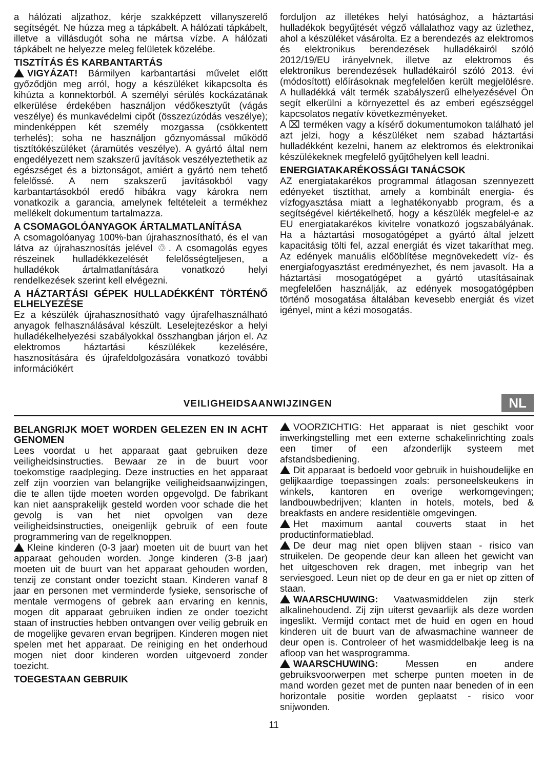a hálózati aljzathoz, kérje szakképzett villanyszerelő segítségét. Ne húzza meg a tápkábelt. A hálózati tápkábelt, illetve a villásdugót soha ne mártsa vízbe. A hálózati tápkábelt ne helyezze meleg felületek közelébe.
TISZTÍTÁS ÉS KARBANTARTÁS
VIGYÁZAT! Bármilyen karbantartási művelet előtt győződjön meg arról, hogy a készüléket kikapcsolta és kihúzta a konnektorból. A személyi sérülés kockázatának elkerülése érdekében használjon védőkesztyűt (vágás veszélye) és munkavédelmi cipőt (összezúzódás veszélye); mindenképpen két személy mozgassa (csökkentett terhelés); soha ne használjon gőznyomással működő tisztítókészüléket (áramütés veszélye). A gyártó által nem engedélyezett nem szakszerű javítások veszélyeztethetik az egészséget és a biztonságot, amiért a gyártó nem tehető felelőssé. A nem szakszerű javításokból vagy karbantartásokból eredő hibákra vagy károkra nem vonatkozik a garancia, amelynek feltételeit a termékhez mellékelt dokumentum tartalmazza.
A CSOMAGOLÓANYAGOK ÁRTALMATLANÍTÁSA
A csomagolóanyag 100%-ban újrahasznosítható, és el van látva az újrahasznosítás jelével ♲. A csomagolás egyes részeinek hulladékkezelését felelősségteljesen, a hulladékok ártalmatlanítására vonatkozó helyi rendelkezések szerint kell elvégezni.
A HÁZTARTÁSI GÉPEK HULLADÉKKÉNT TÖRTÉNŐ ELHELYEZÉSE
Ez a készülék újrahasznosítható vagy újrafelhasználható anyagok felhasználásával készült. Leselejtezéskor a helyi hulladékelhelyezési szabályokkal összhangban járjon el. Az elektromos háztartási készülékek kezelésére, hasznosítására és újrafeldolgozására vonatkozó további információkért
forduljon az illetékes helyi hatósághoz, a háztartási hulladékok begyűjtését végző vállalathoz vagy az üzlethez, ahol a készüléket vásárolta. Ez a berendezés az elektromos és elektronikus berendezések hulladékairól szóló 2012/19/EU irányelvnek, illetve az elektromos és elektronikus berendezések hulladékairól szóló 2013. évi (módosított) előírásoknak megfelelően került megjelölésre. A hulladékká vált termék szabályszerű elhelyezésével Ön segít elkerülni a környezettel és az emberi egészséggel kapcsolatos negatív következményeket.
A ⌧ terméken vagy a kísérő dokumentumokon található jel azt jelzi, hogy a készüléket nem szabad háztartási hulladékként kezelni, hanem az elektromos és elektronikai készülékeknek megfelelő gyűjtőhelyen kell leadni.
ENERGIATAKARÉKOSSÁGI TANÁCSOK
AZ energiatakarékos programmal átlagosan szennyezett edényeket tisztíthat, amely a kombinált energia- és vízfogyasztása miatt a leghatékonyabb program, és a segítségével kiértékelhető, hogy a készülék megfelel-e az EU energiatakarékos kivitelre vonatkozó jogszabályának. Ha a háztartási mosogatógépet a gyártó által jelzett kapacitásig tölti fel, azzal energiát és vizet takaríthat meg. Az edények manuális előöblítése megnövekedett víz- és energiafogyasztást eredményezhet, és nem javasolt. Ha a háztartási mosogatógépet a gyártó utasításainak megfelelően használják, az edények mosogatógépben történő mosogatása általában kevesebb energiát és vizet igényel, mint a kézi mosogatás.
VEILIGHEIDSAANWIJZINGEN
NL
BELANGRIJK MOET WORDEN GELEZEN EN IN ACHT GENOMEN
Lees voordat u het apparaat gaat gebruiken deze veiligheidsinstructies. Bewaar ze in de buurt voor toekomstige raadpleging. Deze instructies en het apparaat zelf zijn voorzien van belangrijke veiligheidsaanwijzingen, die te allen tijde moeten worden opgevolgd. De fabrikant kan niet aansprakelijk gesteld worden voor schade die het gevolg is van het niet opvolgen van deze veiligheidsinstructies, oneigenlijk gebruik of een foute programmering van de regelknoppen.
Kleine kinderen (0-3 jaar) moeten uit de buurt van het apparaat gehouden worden. Jonge kinderen (3-8 jaar) moeten uit de buurt van het apparaat gehouden worden, tenzij ze constant onder toezicht staan. Kinderen vanaf 8 jaar en personen met verminderde fysieke, sensorische of mentale vermogens of gebrek aan ervaring en kennis, mogen dit apparaat gebruiken indien ze onder toezicht staan of instructies hebben ontvangen over veilig gebruik en de mogelijke gevaren ervan begrijpen. Kinderen mogen niet spelen met het apparaat. De reiniging en het onderhoud mogen niet door kinderen worden uitgevoerd zonder toezicht.
TOEGESTAAN GEBRUIK
VOORZICHTIG: Het apparaat is niet geschikt voor inwerkingstelling met een externe schakelinrichting zoals een timer of een afzonderlijk systeem met afstandsbediening.
Dit apparaat is bedoeld voor gebruik in huishoudelijke en gelijkaardige toepassingen zoals: personeelskeukens in winkels, kantoren en overige werkomgevingen; landbouwbedrijven; klanten in hotels, motels, bed & breakfasts en andere residentiële omgevingen.
Het maximum aantal couverts staat in het productinformatieblad.
De deur mag niet open blijven staan - risico van struikelen. De geopende deur kan alleen het gewicht van het uitgeschoven rek dragen, met inbegrip van het serviesgoed. Leun niet op de deur en ga er niet op zitten of staan.
WAARSCHUWING: Vaatwasmiddelen zijn sterk alkalinehoudend. Zij zijn uiterst gevaarlijk als deze worden ingeslikt. Vermijd contact met de huid en ogen en houd kinderen uit de buurt van de afwasmachine wanneer de deur open is. Controleer of het wasmiddelbakje leeg is na afloop van het wasprogramma.
WAARSCHUWING: Messen en andere gebruiksvoorwerpen met scherpe punten moeten in de mand worden gezet met de punten naar beneden of in een horizontale positie worden geplaatst - risico voor snijwonden.
11